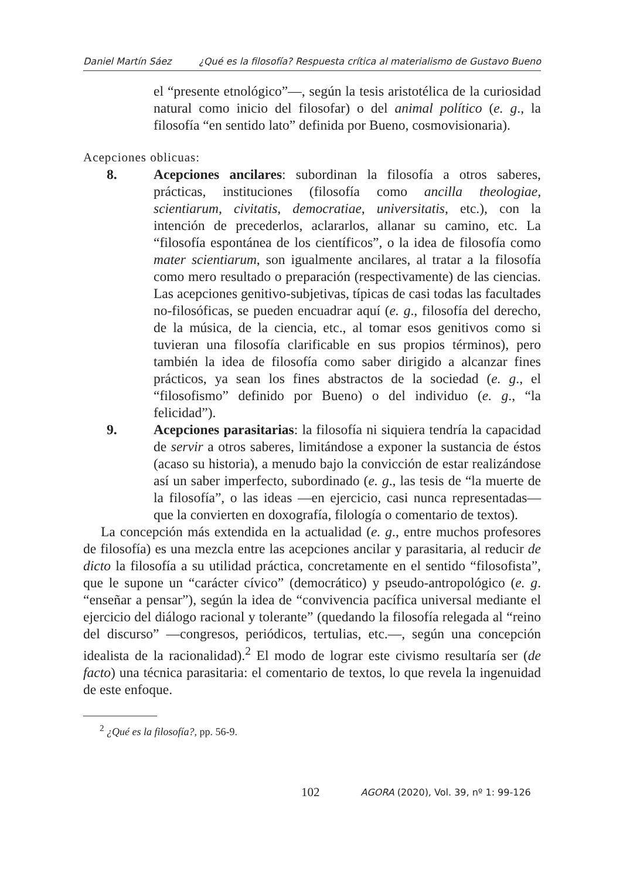Daniel Martín Sáez ¿Qué es la filosofía? Respuesta crítica al materialismo de Gustavo Bueno
el “presente etnológico”—, según la tesis aristotélica de la curiosidad natural como inicio del filosofar) o del animal político (e. g., la filosofía “en sentido lato” definida por Bueno, cosmovisionaria).
Acepciones oblicuas:
8. Acepciones ancilares: subordinan la filosofía a otros saberes, prácticas, instituciones (filosofía como ancilla theologiae, scientiarum, civitatis, democratiae, universitatis, etc.), con la intención de precederlos, aclararlos, allanar su camino, etc. La “filosofía espontánea de los científicos”, o la idea de filosofía como mater scientiarum, son igualmente ancilares, al tratar a la filosofía como mero resultado o preparación (respectivamente) de las ciencias. Las acepciones genitivo-subjetivas, típicas de casi todas las facultades no-filosóficas, se pueden encuadrar aquí (e. g., filosofía del derecho, de la música, de la ciencia, etc., al tomar esos genitivos como si tuvieran una filosofía clarificable en sus propios términos), pero también la idea de filosofía como saber dirigido a alcanzar fines prácticos, ya sean los fines abstractos de la sociedad (e. g., el “filosofismo” definido por Bueno) o del individuo (e. g., “la felicidad”).
9. Acepciones parasitarias: la filosofía ni siquiera tendría la capacidad de servir a otros saberes, limitándose a exponer la sustancia de éstos (acaso su historia), a menudo bajo la convicción de estar realizándose así un saber imperfecto, subordinado (e. g., las tesis de “la muerte de la filosofía”, o las ideas —en ejercicio, casi nunca representadas— que la convierten en doxografía, filología o comentario de textos).
La concepción más extendida en la actualidad (e. g., entre muchos profesores de filosofía) es una mezcla entre las acepciones ancilar y parasitaria, al reducir de dicto la filosofía a su utilidad práctica, concretamente en el sentido “filosofista”, que le supone un “carácter cívico” (democrático) y pseudo-antropológico (e. g. “enseñar a pensar”), según la idea de “convivencia pacífica universal mediante el ejercicio del diálogo racional y tolerante” (quedando la filosofía relegada al “reino del discurso” —congresos, periódicos, tertulias, etc.—, según una concepción idealista de la racionalidad).<sup>2</sup> El modo de lograr este civismo resultaría ser (de facto) una técnica parasitaria: el comentario de textos, lo que revela la ingenuidad de este enfoque.
<sup>2</sup> ¿Qué es la filosofía?, pp. 56-9.
102 AGORA (2020), Vol. 39, nº 1: 99-126